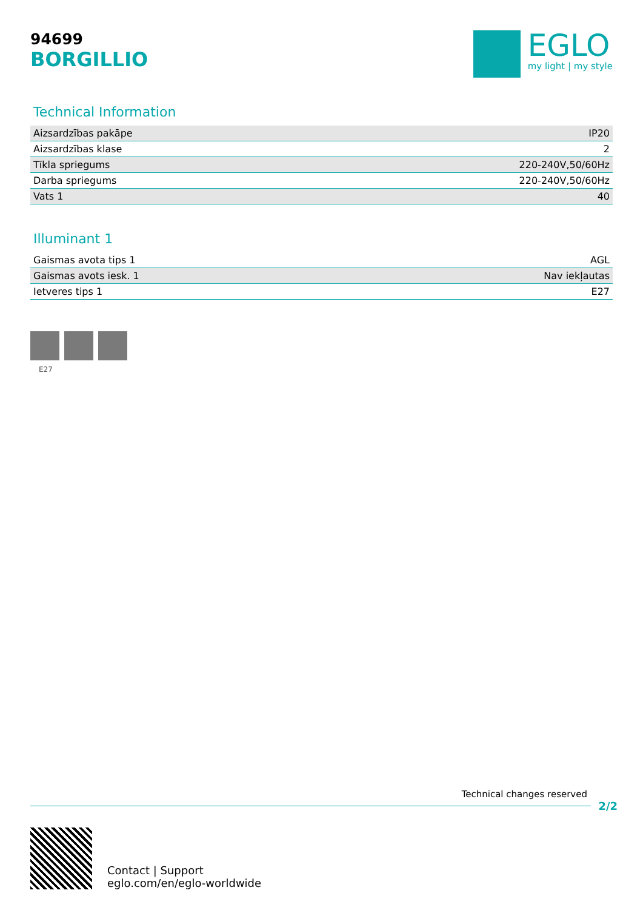94699
BORGILLIO
EGLO
my light | my style
Technical Information
| Aizsardzības pakāpe | IP20 |
| Aizsardzības klase | 2 |
| Tīkla spriegums | 220-240V,50/60Hz |
| Darba spriegums | 220-240V,50/60Hz |
| Vats 1 | 40 |
Illuminant 1
| Gaismas avota tips 1 | AGL |
| Gaismas avots iesk. 1 | Nav iekļautas |
| Ietveres tips 1 | E27 |
E27
Technical changes reserved
2/2
Contact | Support
eglo.com/en/eglo-worldwide